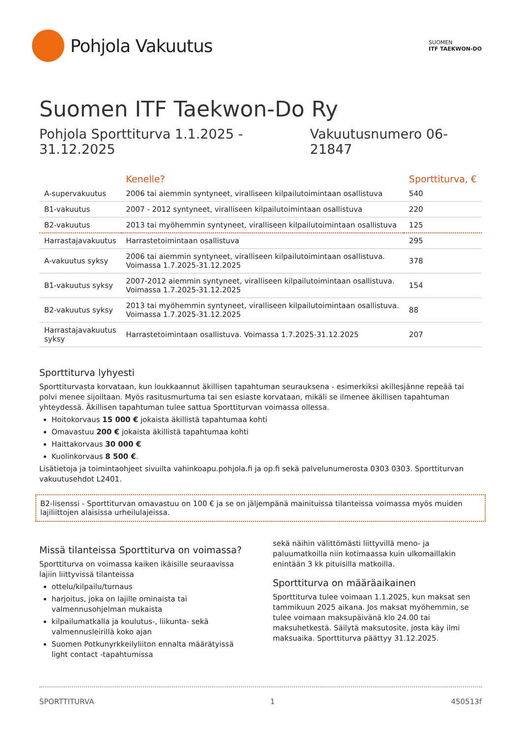Pohjola Vakuutus
SUOMEN
ITF TAEKWON-DO
Suomen ITF Taekwon-Do Ry
Pohjola Sporttiturva 1.1.2025 - 31.12.2025 Vakuutusnumero 06-21847
| | Kenelle? | Sporttiturva, € |
| --- | --- | --- |
| A-supervakuutus | 2006 tai aiemmin syntyneet, viralliseen kilpailutoimintaan osallistuva | 540 |
| B1-vakuutus | 2007 - 2012 syntyneet, viralliseen kilpailutoimintaan osallistuva | 220 |
| B2-vakuutus | 2013 tai myöhemmin syntyneet, viralliseen kilpailutoimintaan osallistuva | 125 |
| Harrastajavakuutus | Harrastetoimintaan osallistuva | 295 |
| A-vakuutus syksy | 2006 tai aiemmin syntyneet, viralliseen kilpailutoimintaan osallistuva. Voimassa 1.7.2025-31.12.2025 | 378 |
| B1-vakuutus syksy | 2007-2012 aiemmin syntyneet, viralliseen kilpailutoimintaan osallistuva. Voimassa 1.7.2025-31.12.2025 | 154 |
| B2-vakuutus syksy | 2013 tai myöhemmin syntyneet, viralliseen kilpailutoimintaan osallistuva. Voimassa 1.7.2025-31.12.2025 | 88 |
| Harrastajavakuutus syksy | Harrastetoimintaan osallistuva. Voimassa 1.7.2025-31.12.2025 | 207 |
Sporttiturva lyhyesti
Sporttiturvasta korvataan, kun loukkaannut äkillisen tapahtuman seurauksena - esimerkiksi akillesjänne repeää tai polvi menee sijoiltaan. Myös rasitusmurtuma tai sen esiaste korvataan, mikäli se ilmenee äkillisen tapahtuman yhteydessä. Äkillisen tapahtuman tulee sattua Sporttiturvan voimassa ollessa.
Hoitokorvaus 15 000 € jokaista äkillistä tapahtumaa kohti
Omavastuu 200 € jokaista äkillistä tapahtumaa kohti
Haittakorvaus 30 000 €
Kuolinkorvaus 8 500 €.
Lisätietoja ja toimintaohjeet sivuilta vahinkoapu.pohjola.fi ja op.fi sekä palvelunumerosta 0303 0303. Sporttiturvan vakuutusehdot L2401.
B2-lisenssi - Sporttiturvan omavastuu on 100 € ja se on jäljempänä mainituissa tilanteissa voimassa myös muiden lajiliittojen alaisissa urheilulajeissa.
Missä tilanteissa Sporttiturva on voimassa?
Sporttiturva on voimassa kaiken ikäisille seuraavissa lajiin liittyvissä tilanteissa
ottelu/kilpailu/turnaus
harjoitus, joka on lajille ominaista tai valmennusohjelman mukaista
kilpailumatkalla ja koulutus-, liikunta- sekä valmennusleirillä koko ajan
Suomen Potkunyrkkeilyliiton ennalta määrätyissä light contact -tapahtumissa
sekä näihin välittömästi liittyvillä meno- ja paluumatkoilla niin kotimaassa kuin ulkomaillakin enintään 3 kk pituisilla matkoilla.
Sporttiturva on määräaikainen
Sporttiturva tulee voimaan 1.1.2025, kun maksat sen tammikuun 2025 aikana. Jos maksat myöhemmin, se tulee voimaan maksupäivänä klo 24.00 tai maksuhetkestä. Säilytä maksutosite, josta käy ilmi maksuaika. Sporttiturva päättyy 31.12.2025.
SPORTTITURVA 1 450513f